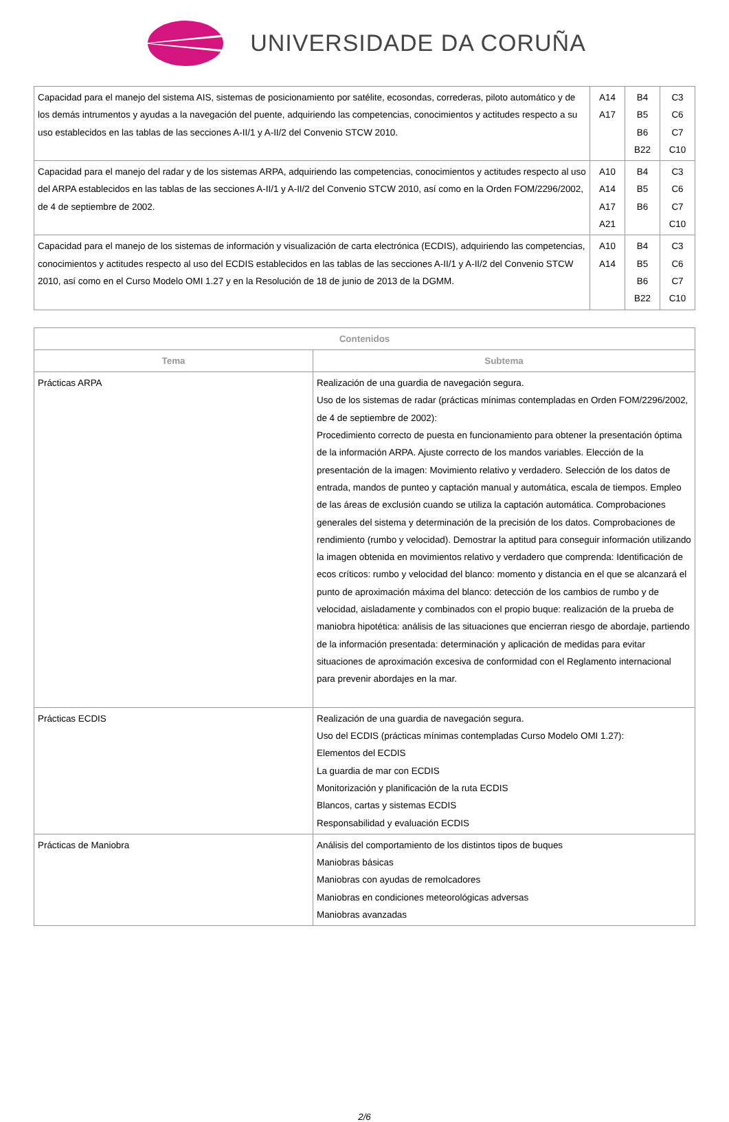UNIVERSIDADE DA CORUÑA
| Capacidad para el manejo del sistema AIS, sistemas de posicionamiento por satélite, ecosondas, correderas, piloto automático y de los demás intrumentos y ayudas a la navegación del puente, adquiriendo las competencias, conocimientos y actitudes respecto a su uso establecidos en las tablas de las secciones A-II/1 y A-II/2 del Convenio STCW 2010. | A14 A17 | B4 B5 B6 B22 | C3 C6 C7 C10 |
| Capacidad para el manejo del radar y de los sistemas ARPA, adquiriendo las competencias, conocimientos y actitudes respecto al uso del ARPA establecidos en las tablas de las secciones A-II/1 y A-II/2 del Convenio STCW 2010, así como en la Orden FOM/2296/2002, de 4 de septiembre de 2002. | A10 A14 A17 A21 | B4 B5 B6 | C3 C6 C7 C10 |
| Capacidad para el manejo de los sistemas de información y visualización de carta electrónica (ECDIS), adquiriendo las competencias, conocimientos y actitudes respecto al uso del ECDIS establecidos en las tablas de las secciones A-II/1 y A-II/2 del Convenio STCW 2010, así como en el Curso Modelo OMI 1.27 y en la Resolución de 18 de junio de 2013 de la DGMM. | A10 A14 | B4 B5 B6 B22 | C3 C6 C7 C10 |
| Contenidos | |
| --- | --- |
| Tema | Subtema |
| Prácticas ARPA | Realización de una guardia de navegación segura. Uso de los sistemas de radar (prácticas mínimas contempladas en Orden FOM/2296/2002, de 4 de septiembre de 2002): Procedimiento correcto de puesta en funcionamiento para obtener la presentación óptima de la información ARPA. Ajuste correcto de los mandos variables. Elección de la presentación de la imagen: Movimiento relativo y verdadero. Selección de los datos de entrada, mandos de punteo y captación manual y automática, escala de tiempos. Empleo de las áreas de exclusión cuando se utiliza la captación automática. Comprobaciones generales del sistema y determinación de la precisión de los datos. Comprobaciones de rendimiento (rumbo y velocidad). Demostrar la aptitud para conseguir información utilizando la imagen obtenida en movimientos relativo y verdadero que comprenda: Identificación de ecos críticos: rumbo y velocidad del blanco: momento y distancia en el que se alcanzará el punto de aproximación máxima del blanco: detección de los cambios de rumbo y de velocidad, aisladamente y combinados con el propio buque: realización de la prueba de maniobra hipotética: análisis de las situaciones que encierran riesgo de abordaje, partiendo de la información presentada: determinación y aplicación de medidas para evitar situaciones de aproximación excesiva de conformidad con el Reglamento internacional para prevenir abordajes en la mar. |
| Prácticas ECDIS | Realización de una guardia de navegación segura. Uso del ECDIS (prácticas mínimas contempladas Curso Modelo OMI 1.27): Elementos del ECDIS La guardia de mar con ECDIS Monitorización y planificación de la ruta ECDIS Blancos, cartas y sistemas ECDIS Responsabilidad y evaluación ECDIS |
| Prácticas de Maniobra | Análisis del comportamiento de los distintos tipos de buques Maniobras básicas Maniobras con ayudas de remolcadores Maniobras en condiciones meteorológicas adversas Maniobras avanzadas |
2/6